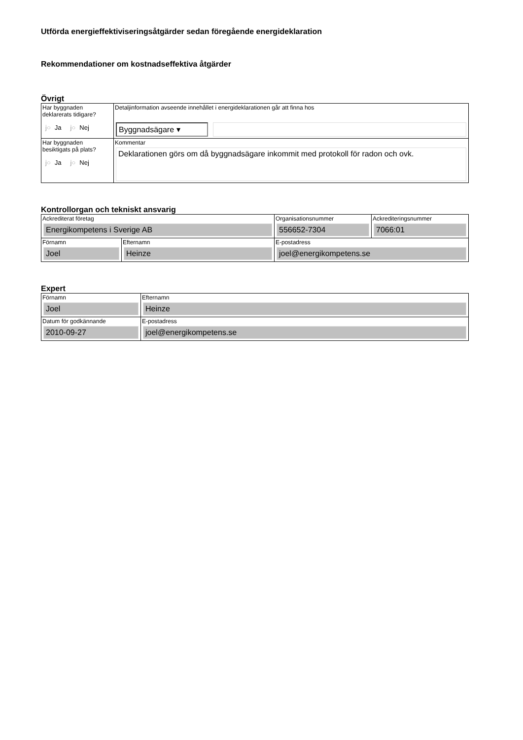Utförda energieffektiviseringsåtgärder sedan föregående energideklaration
Rekommendationer om kostnadseffektiva åtgärder
Övrigt
| Har byggnaden deklarerats tidigare? j○ Ja j○ Nej | Detaljinformation avseende innehållet i energideklarationen går att finna hos Byggnadsägare ▾ |
| Har byggnaden besiktigats på plats? j○ Ja j○ Nej | Kommentar Deklarationen görs om då byggnadsägare inkommit med protokoll för radon och ovk. |
Kontrollorgan och tekniskt ansvarig
| Ackrediterat företag Energikompetens i Sverige AB | | Organisationsnummer 556652-7304 | Ackrediteringsnummer 7066:01 |
| Förnamn Joel | Efternamn Heinze | E-postadress joel@energikompetens.se | |
Expert
| Förnamn Joel | Efternamn Heinze |
| Datum för godkännande 2010-09-27 | E-postadress joel@energikompetens.se |